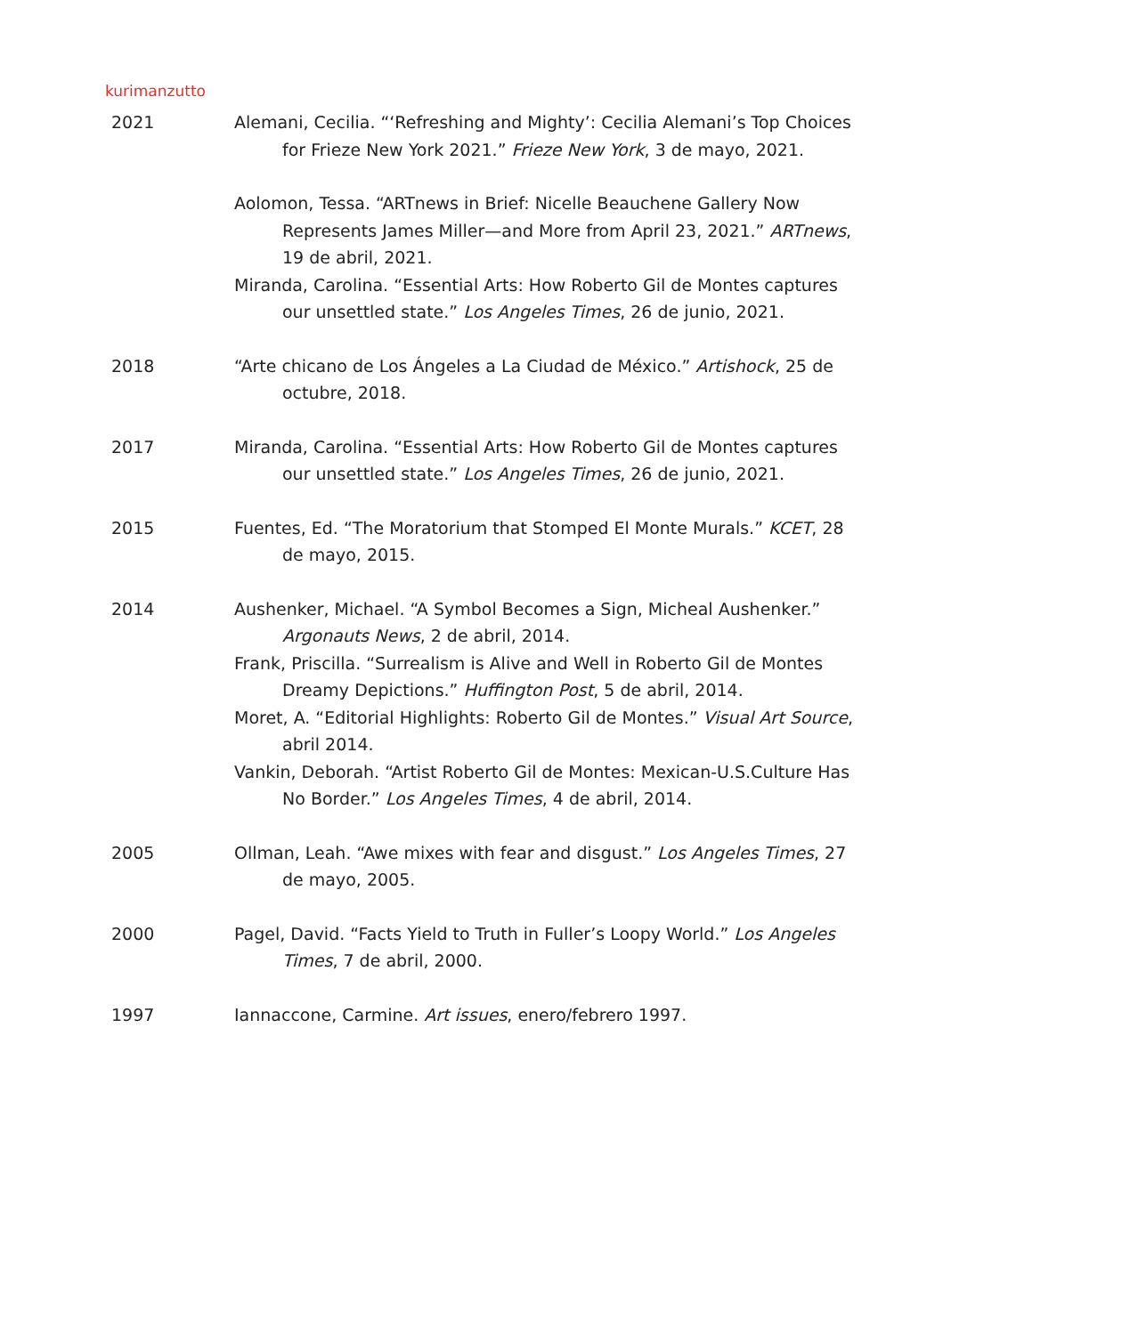kurimanzutto
2021 Alemani, Cecilia. “‘Refreshing and Mighty’: Cecilia Alemani’s Top Choices for Frieze New York 2021.” Frieze New York, 3 de mayo, 2021.
Aolomon, Tessa. “ARTnews in Brief: Nicelle Beauchene Gallery Now Represents James Miller—and More from April 23, 2021.” ARTnews, 19 de abril, 2021.
Miranda, Carolina. “Essential Arts: How Roberto Gil de Montes captures our unsettled state.” Los Angeles Times, 26 de junio, 2021.
2018 “Arte chicano de Los Ángeles a La Ciudad de México.” Artishock, 25 de octubre, 2018.
2017 Miranda, Carolina. “Essential Arts: How Roberto Gil de Montes captures our unsettled state.” Los Angeles Times, 26 de junio, 2021.
2015 Fuentes, Ed. “The Moratorium that Stomped El Monte Murals.” KCET, 28 de mayo, 2015.
2014 Aushenker, Michael. “A Symbol Becomes a Sign, Micheal Aushenker.” Argonauts News, 2 de abril, 2014.
Frank, Priscilla. “Surrealism is Alive and Well in Roberto Gil de Montes Dreamy Depictions.” Huffington Post, 5 de abril, 2014.
Moret, A. “Editorial Highlights: Roberto Gil de Montes.” Visual Art Source, abril 2014.
Vankin, Deborah. “Artist Roberto Gil de Montes: Mexican-U.S.Culture Has No Border.” Los Angeles Times, 4 de abril, 2014.
2005 Ollman, Leah. “Awe mixes with fear and disgust.” Los Angeles Times, 27 de mayo, 2005.
2000 Pagel, David. “Facts Yield to Truth in Fuller’s Loopy World.” Los Angeles Times, 7 de abril, 2000.
1997 Iannaccone, Carmine. Art issues, enero/febrero 1997.